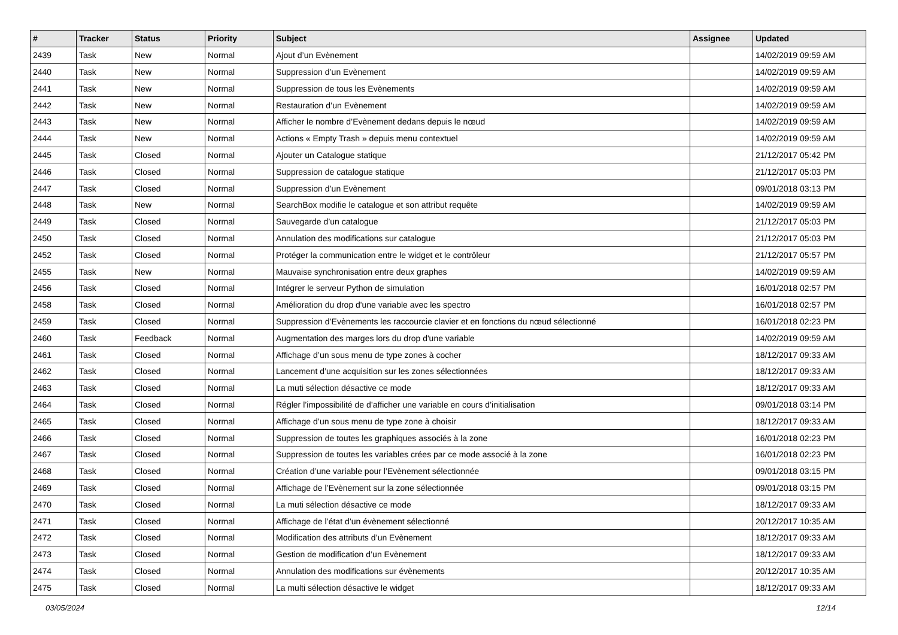| # | Tracker | Status | Priority | Subject | Assignee | Updated |
| --- | --- | --- | --- | --- | --- | --- |
| 2439 | Task | New | Normal | Ajout d’un Evènement | | 14/02/2019 09:59 AM |
| 2440 | Task | New | Normal | Suppression d’un Evènement | | 14/02/2019 09:59 AM |
| 2441 | Task | New | Normal | Suppression de tous les Evènements | | 14/02/2019 09:59 AM |
| 2442 | Task | New | Normal | Restauration d’un Evènement | | 14/02/2019 09:59 AM |
| 2443 | Task | New | Normal | Afficher le nombre d’Evènement dedans depuis le nœud | | 14/02/2019 09:59 AM |
| 2444 | Task | New | Normal | Actions « Empty Trash » depuis menu contextuel | | 14/02/2019 09:59 AM |
| 2445 | Task | Closed | Normal | Ajouter un Catalogue statique | | 21/12/2017 05:42 PM |
| 2446 | Task | Closed | Normal | Suppression de catalogue statique | | 21/12/2017 05:03 PM |
| 2447 | Task | Closed | Normal | Suppression d’un Evènement | | 09/01/2018 03:13 PM |
| 2448 | Task | New | Normal | SearchBox modifie le catalogue et son attribut requête | | 14/02/2019 09:59 AM |
| 2449 | Task | Closed | Normal | Sauvegarde d’un catalogue | | 21/12/2017 05:03 PM |
| 2450 | Task | Closed | Normal | Annulation des modifications sur catalogue | | 21/12/2017 05:03 PM |
| 2452 | Task | Closed | Normal | Protéger la communication entre le widget et le contrôleur | | 21/12/2017 05:57 PM |
| 2455 | Task | New | Normal | Mauvaise synchronisation entre deux graphes | | 14/02/2019 09:59 AM |
| 2456 | Task | Closed | Normal | Intégrer le serveur Python de simulation | | 16/01/2018 02:57 PM |
| 2458 | Task | Closed | Normal | Amélioration du drop d'une variable avec les spectro | | 16/01/2018 02:57 PM |
| 2459 | Task | Closed | Normal | Suppression d’Evènements les raccourcie clavier et en fonctions du nœud sélectionné | | 16/01/2018 02:23 PM |
| 2460 | Task | Feedback | Normal | Augmentation des marges lors du drop d'une variable | | 14/02/2019 09:59 AM |
| 2461 | Task | Closed | Normal | Affichage d’un sous menu de type zones à cocher | | 18/12/2017 09:33 AM |
| 2462 | Task | Closed | Normal | Lancement d’une acquisition sur les zones sélectionnées | | 18/12/2017 09:33 AM |
| 2463 | Task | Closed | Normal | La muti sélection désactive ce mode | | 18/12/2017 09:33 AM |
| 2464 | Task | Closed | Normal | Régler l’impossibilité de d’afficher une variable en cours d’initialisation | | 09/01/2018 03:14 PM |
| 2465 | Task | Closed | Normal | Affichage d’un sous menu de type zone à choisir | | 18/12/2017 09:33 AM |
| 2466 | Task | Closed | Normal | Suppression de toutes les graphiques associés à la zone | | 16/01/2018 02:23 PM |
| 2467 | Task | Closed | Normal | Suppression de toutes les variables crées par ce mode associé à la zone | | 16/01/2018 02:23 PM |
| 2468 | Task | Closed | Normal | Création d’une variable pour l’Evènement sélectionnée | | 09/01/2018 03:15 PM |
| 2469 | Task | Closed | Normal | Affichage de l’Evènement sur la zone sélectionnée | | 09/01/2018 03:15 PM |
| 2470 | Task | Closed | Normal | La muti sélection désactive ce mode | | 18/12/2017 09:33 AM |
| 2471 | Task | Closed | Normal | Affichage de l’état d’un évènement sélectionné | | 20/12/2017 10:35 AM |
| 2472 | Task | Closed | Normal | Modification des attributs d’un Evènement | | 18/12/2017 09:33 AM |
| 2473 | Task | Closed | Normal | Gestion de modification d’un Evènement | | 18/12/2017 09:33 AM |
| 2474 | Task | Closed | Normal | Annulation des modifications sur évènements | | 20/12/2017 10:35 AM |
| 2475 | Task | Closed | Normal | La multi sélection désactive le widget | | 18/12/2017 09:33 AM |
03/05/2024 12/14